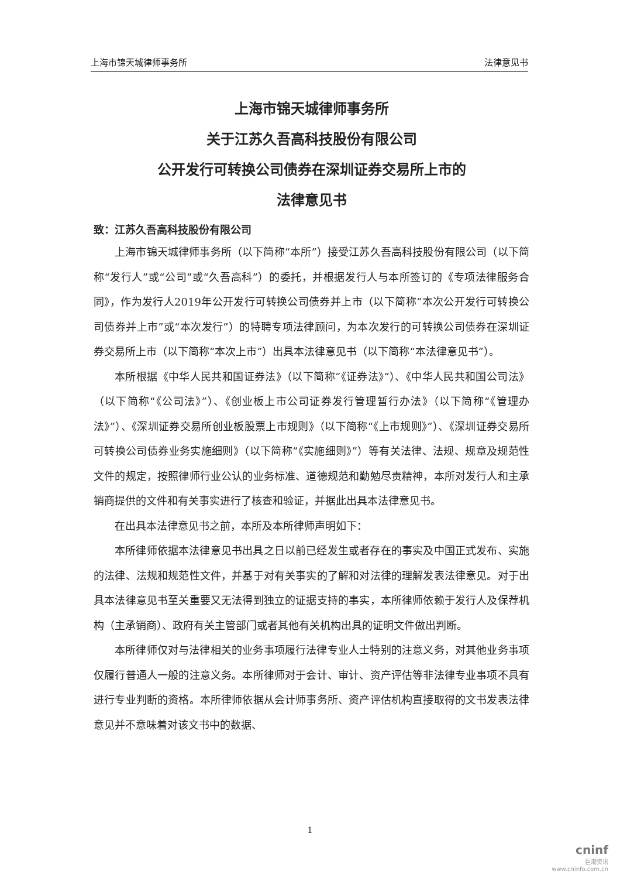上海市锦天城律师事务所 法律意见书
上海市锦天城律师事务所
关于江苏久吾高科技股份有限公司
公开发行可转换公司债券在深圳证券交易所上市的
法律意见书
致：江苏久吾高科技股份有限公司
上海市锦天城律师事务所（以下简称“本所”）接受江苏久吾高科技股份有限公司（以下简称“发行人”或“公司”或“久吾高科”）的委托，并根据发行人与本所签订的《专项法律服务合同》，作为发行人2019年公开发行可转换公司债券并上市（以下简称“本次公开发行可转换公司债券并上市”或“本次发行”）的特聘专项法律顾问，为本次发行的可转换公司债券在深圳证券交易所上市（以下简称“本次上市”）出具本法律意见书（以下简称“本法律意见书”）。
本所根据《中华人民共和国证券法》（以下简称“《证券法》”）、《中华人民共和国公司法》（以下简称“《公司法》”）、《创业板上市公司证券发行管理暂行办法》（以下简称“《管理办法》”）、《深圳证券交易所创业板股票上市规则》（以下简称“《上市规则》”）、《深圳证券交易所可转换公司债券业务实施细则》（以下简称“《实施细则》”）等有关法律、法规、规章及规范性文件的规定，按照律师行业公认的业务标准、道德规范和勤勉尽责精神，本所对发行人和主承销商提供的文件和有关事实进行了核查和验证，并据此出具本法律意见书。
在出具本法律意见书之前，本所及本所律师声明如下：
本所律师依据本法律意见书出具之日以前已经发生或者存在的事实及中国正式发布、实施的法律、法规和规范性文件，并基于对有关事实的了解和对法律的理解发表法律意见。对于出具本法律意见书至关重要又无法得到独立的证据支持的事实，本所律师依赖于发行人及保荐机构（主承销商）、政府有关主管部门或者其他有关机构出具的证明文件做出判断。
本所律师仅对与法律相关的业务事项履行法律专业人士特别的注意义务，对其他业务事项仅履行普通人一般的注意义务。本所律师对于会计、审计、资产评估等非法律专业事项不具有进行专业判断的资格。本所律师依据从会计师事务所、资产评估机构直接取得的文书发表法律意见并不意味着对该文书中的数据、
1
cninf
巨潮资讯
www.cninfo.com.cn